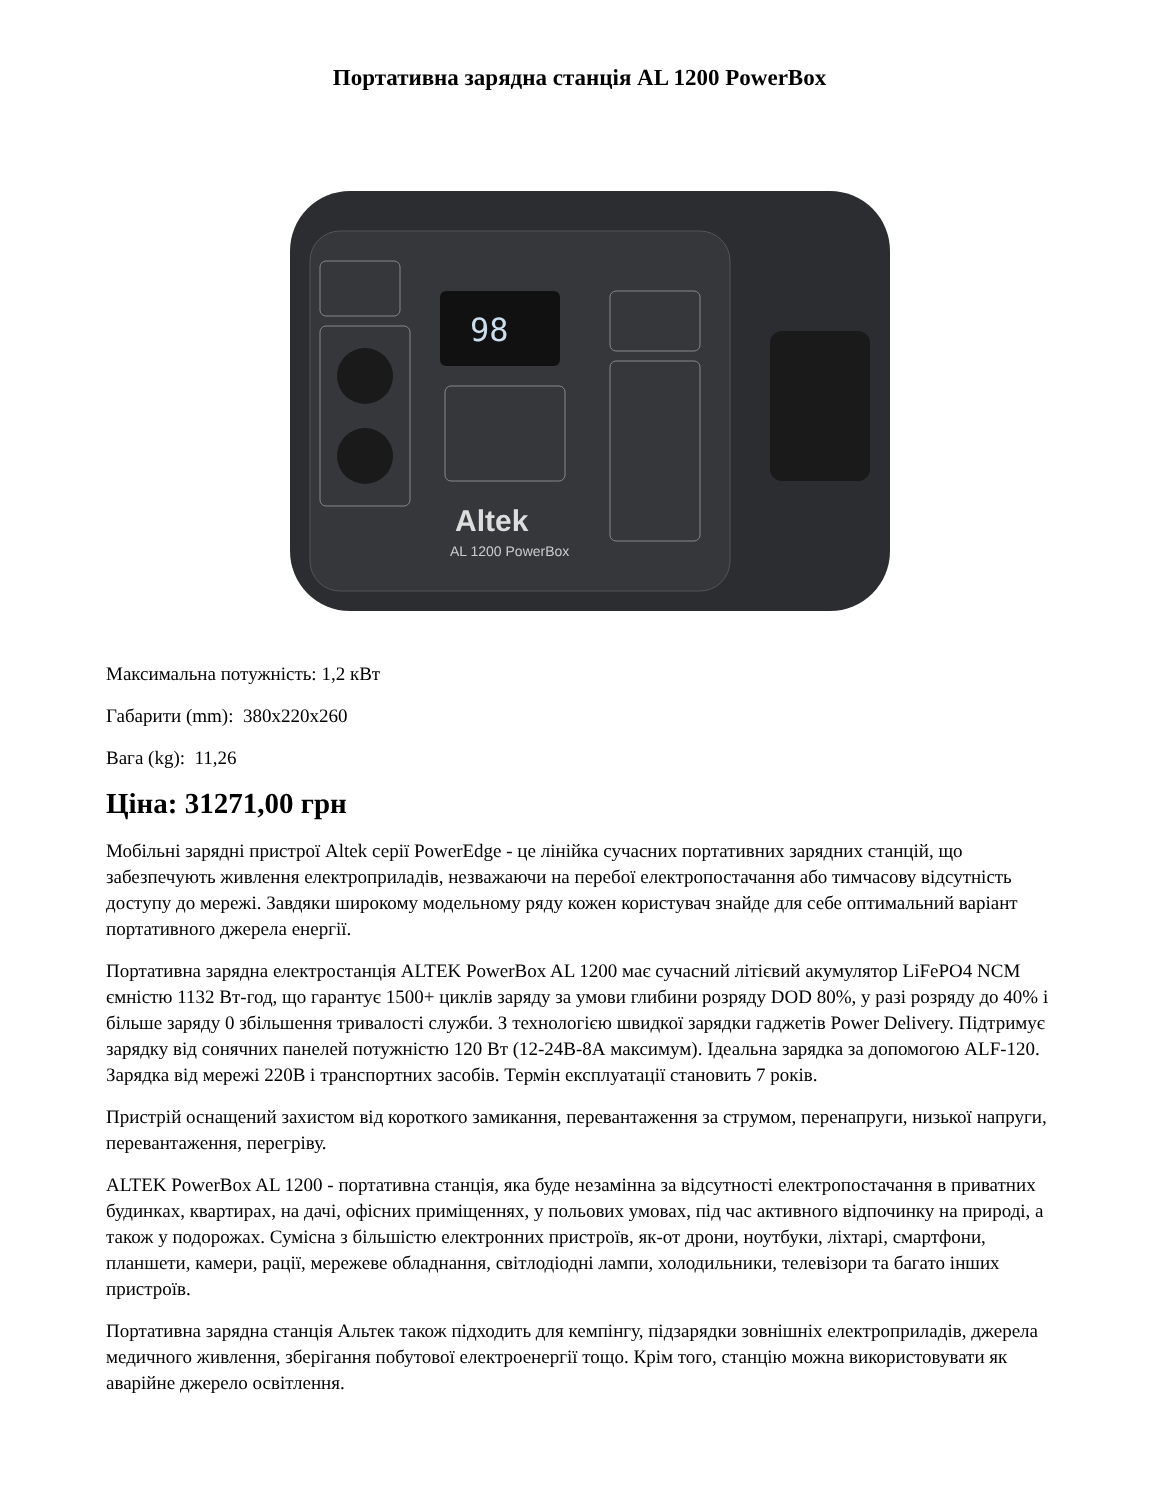Портативна зарядна станція AL 1200 PowerBox
98
Altek
AL 1200 PowerBox
Максимальна потужність: 1,2 кВт
Габарити (mm): 380x220x260
Вага (kg): 11,26
Ціна: 31271,00 грн
Мобільні зарядні пристрої Altek серії PowerEdge - це лінійка сучасних портативних зарядних станцій, що забезпечують живлення електроприладів, незважаючи на перебої електропостачання або тимчасову відсутність доступу до мережі. Завдяки широкому модельному ряду кожен користувач знайде для себе оптимальний варіант портативного джерела енергії.
Портативна зарядна електростанція ALTEK PowerBox AL 1200 має сучасний літієвий акумулятор LiFePO4 NCM ємністю 1132 Вт-год, що гарантує 1500+ циклів заряду за умови глибини розряду DOD 80%, у разі розряду до 40% і більше заряду 0 збільшення тривалості служби. З технологією швидкої зарядки гаджетів Power Delivery. Підтримує зарядку від сонячних панелей потужністю 120 Вт (12-24В-8А максимум). Ідеальна зарядка за допомогою ALF-120. Зарядка від мережі 220В і транспортних засобів. Термін експлуатації становить 7 років.
Пристрій оснащений захистом від короткого замикання, перевантаження за струмом, перенапруги, низької напруги, перевантаження, перегріву.
ALTEK PowerBox AL 1200 - портативна станція, яка буде незамінна за відсутності електропостачання в приватних будинках, квартирах, на дачі, офісних приміщеннях, у польових умовах, під час активного відпочинку на природі, а також у подорожах. Сумісна з більшістю електронних пристроїв, як-от дрони, ноутбуки, ліхтарі, смартфони, планшети, камери, рації, мережеве обладнання, світлодіодні лампи, холодильники, телевізори та багато інших пристроїв.
Портативна зарядна станція Альтек також підходить для кемпінгу, підзарядки зовнішніх електроприладів, джерела медичного живлення, зберігання побутової електроенергії тощо. Крім того, станцію можна використовувати як аварійне джерело освітлення.